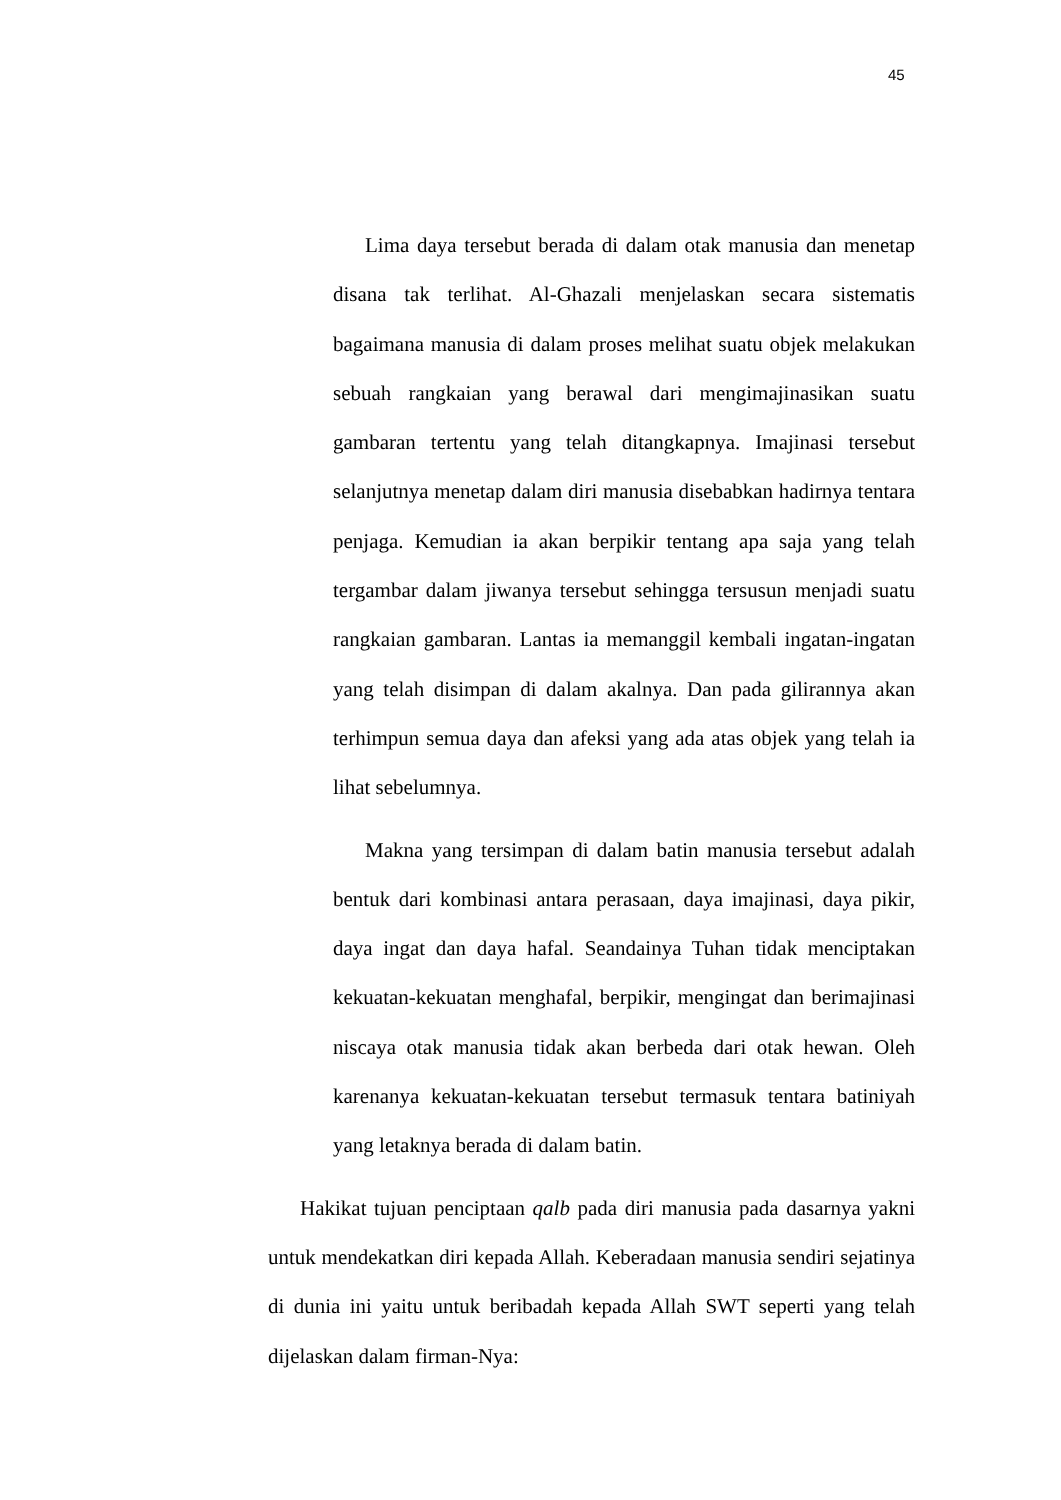45
Lima daya tersebut berada di dalam otak manusia dan menetap disana tak terlihat. Al-Ghazali menjelaskan secara sistematis bagaimana manusia di dalam proses melihat suatu objek melakukan sebuah rangkaian yang berawal dari mengimajinasikan suatu gambaran tertentu yang telah ditangkapnya. Imajinasi tersebut selanjutnya menetap dalam diri manusia disebabkan hadirnya tentara penjaga. Kemudian ia akan berpikir tentang apa saja yang telah tergambar dalam jiwanya tersebut sehingga tersusun menjadi suatu rangkaian gambaran. Lantas ia memanggil kembali ingatan-ingatan yang telah disimpan di dalam akalnya. Dan pada gilirannya akan terhimpun semua daya dan afeksi yang ada atas objek yang telah ia lihat sebelumnya.
Makna yang tersimpan di dalam batin manusia tersebut adalah bentuk dari kombinasi antara perasaan, daya imajinasi, daya pikir, daya ingat dan daya hafal. Seandainya Tuhan tidak menciptakan kekuatan-kekuatan menghafal, berpikir, mengingat dan berimajinasi niscaya otak manusia tidak akan berbeda dari otak hewan. Oleh karenanya kekuatan-kekuatan tersebut termasuk tentara batiniyah yang letaknya berada di dalam batin.
Hakikat tujuan penciptaan qalb pada diri manusia pada dasarnya yakni untuk mendekatkan diri kepada Allah. Keberadaan manusia sendiri sejatinya di dunia ini yaitu untuk beribadah kepada Allah SWT seperti yang telah dijelaskan dalam firman-Nya: